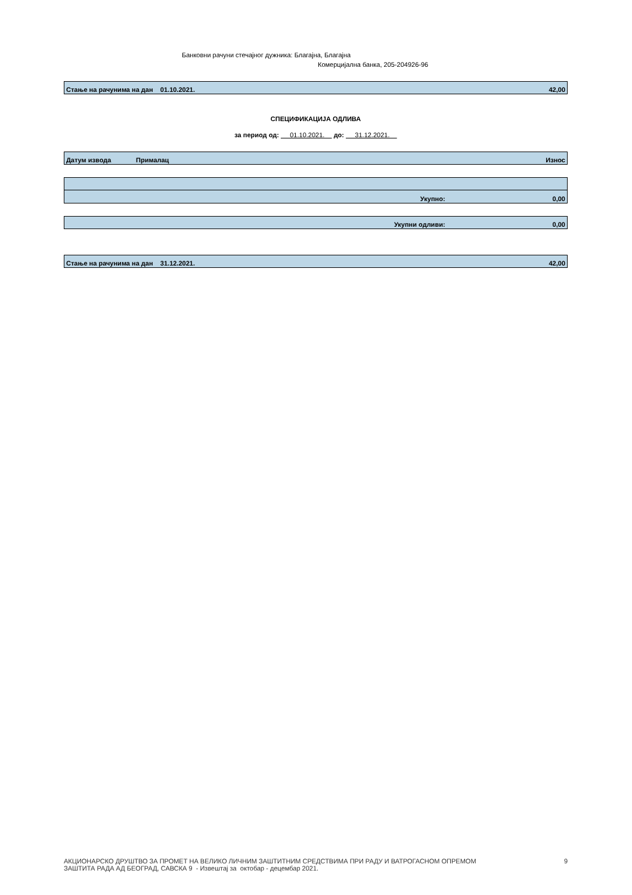Банковни рачуни стечајног дужника: Благајна, Благајна
Комерцијална банка, 205-204926-96
Стање на рачунима на дан 01.10.2021. 42,00
СПЕЦИФИКАЦИЈА ОДЛИВА
за период од: 01.10.2021. до: 31.12.2021.
Датум извода Прималац Износ
Укупно: 0,00
Укупни одливи: 0,00
Стање на рачунима на дан 31.12.2021. 42,00
АКЦИОНАРСКО ДРУШТВО ЗА ПРОМЕТ НА ВЕЛИКО ЛИЧНИМ ЗАШТИТНИМ СРЕДСТВИМА ПРИ РАДУ И ВАТРОГАСНОМ ОПРЕМОМ
ЗАШТИТА РАДА АД БЕОГРАД, САВСКА 9 - Извештај за октобар - децембар 2021.
9